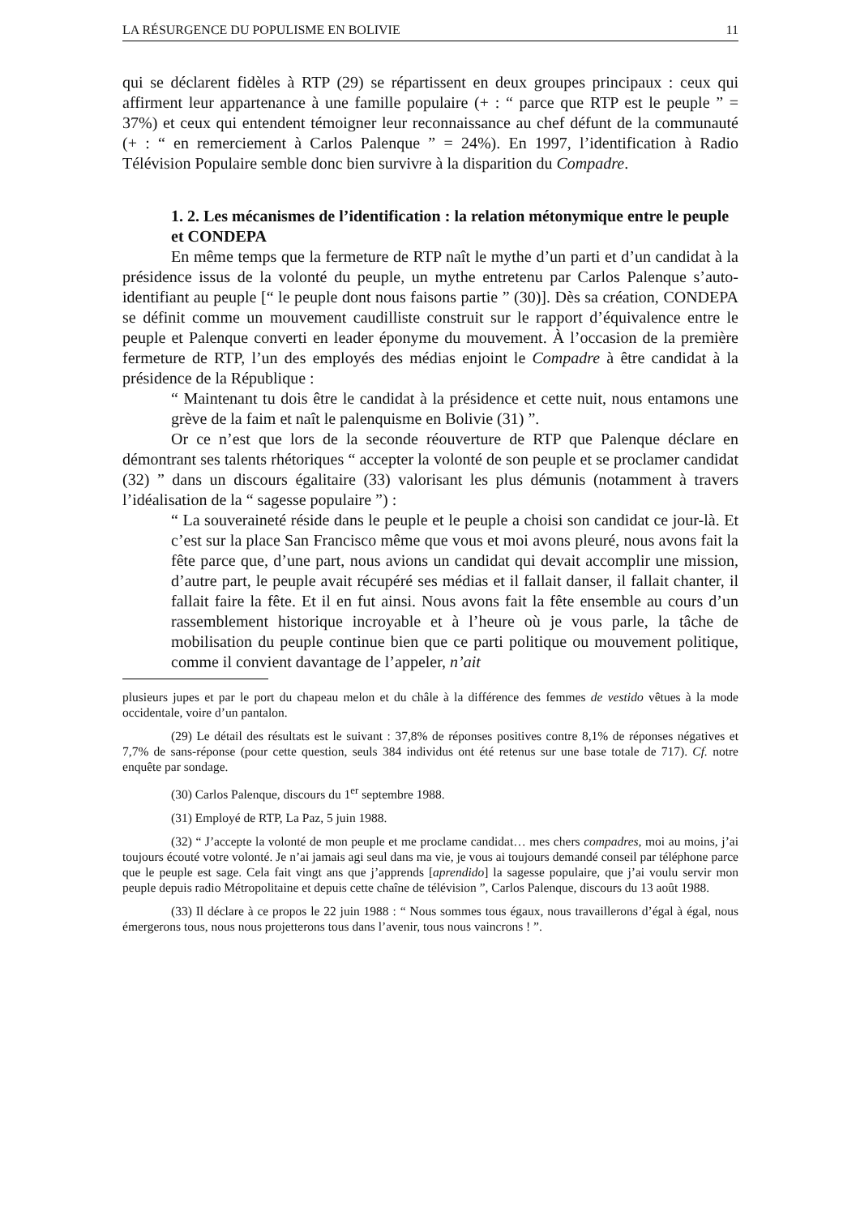LA RÉSURGENCE DU POPULISME EN BOLIVIE 11
qui se déclarent fidèles à RTP (29) se répartissent en deux groupes principaux : ceux qui affirment leur appartenance à une famille populaire (+ : “ parce que RTP est le peuple ” = 37%) et ceux qui entendent témoigner leur reconnaissance au chef défunt de la communauté (+ : “ en remerciement à Carlos Palenque ” = 24%). En 1997, l’identification à Radio Télévision Populaire semble donc bien survivre à la disparition du Compadre.
1. 2. Les mécanismes de l’identification : la relation métonymique entre le peuple et CONDEPA
En même temps que la fermeture de RTP naît le mythe d’un parti et d’un candidat à la présidence issus de la volonté du peuple, un mythe entretenu par Carlos Palenque s’auto-identifiant au peuple [“ le peuple dont nous faisons partie ” (30)]. Dès sa création, CONDEPA se définit comme un mouvement caudilliste construit sur le rapport d’équivalence entre le peuple et Palenque converti en leader éponyme du mouvement. À l’occasion de la première fermeture de RTP, l’un des employés des médias enjoint le Compadre à être candidat à la présidence de la République :
“ Maintenant tu dois être le candidat à la présidence et cette nuit, nous entamons une grève de la faim et naît le palenquisme en Bolivie (31) ”.
Or ce n’est que lors de la seconde réouverture de RTP que Palenque déclare en démontrant ses talents rhétoriques “ accepter la volonté de son peuple et se proclamer candidat (32) ” dans un discours égalitaire (33) valorisant les plus démunis (notamment à travers l’idéalisation de la “ sagesse populaire ”) :
“ La souveraineté réside dans le peuple et le peuple a choisi son candidat ce jour-là. Et c’est sur la place San Francisco même que vous et moi avons pleuré, nous avons fait la fête parce que, d’une part, nous avions un candidat qui devait accomplir une mission, d’autre part, le peuple avait récupéré ses médias et il fallait danser, il fallait chanter, il fallait faire la fête. Et il en fut ainsi. Nous avons fait la fête ensemble au cours d’un rassemblement historique incroyable et à l’heure où je vous parle, la tâche de mobilisation du peuple continue bien que ce parti politique ou mouvement politique, comme il convient davantage de l’appeler, n’ait
plusieurs jupes et par le port du chapeau melon et du châle à la différence des femmes de vestido vêtues à la mode occidentale, voire d’un pantalon.
(29) Le détail des résultats est le suivant : 37,8% de réponses positives contre 8,1% de réponses négatives et 7,7% de sans-réponse (pour cette question, seuls 384 individus ont été retenus sur une base totale de 717). Cf. notre enquête par sondage.
(30) Carlos Palenque, discours du 1<sup>er</sup> septembre 1988.
(31) Employé de RTP, La Paz, 5 juin 1988.
(32) “ J’accepte la volonté de mon peuple et me proclame candidat… mes chers compadres, moi au moins, j’ai toujours écouté votre volonté. Je n’ai jamais agi seul dans ma vie, je vous ai toujours demandé conseil par téléphone parce que le peuple est sage. Cela fait vingt ans que j’apprends [aprendido] la sagesse populaire, que j’ai voulu servir mon peuple depuis radio Métropolitaine et depuis cette chaîne de télévision ”, Carlos Palenque, discours du 13 août 1988.
(33) Il déclare à ce propos le 22 juin 1988 : “ Nous sommes tous égaux, nous travaillerons d’égal à égal, nous émergerons tous, nous nous projetterons tous dans l’avenir, tous nous vaincrons ! ”.